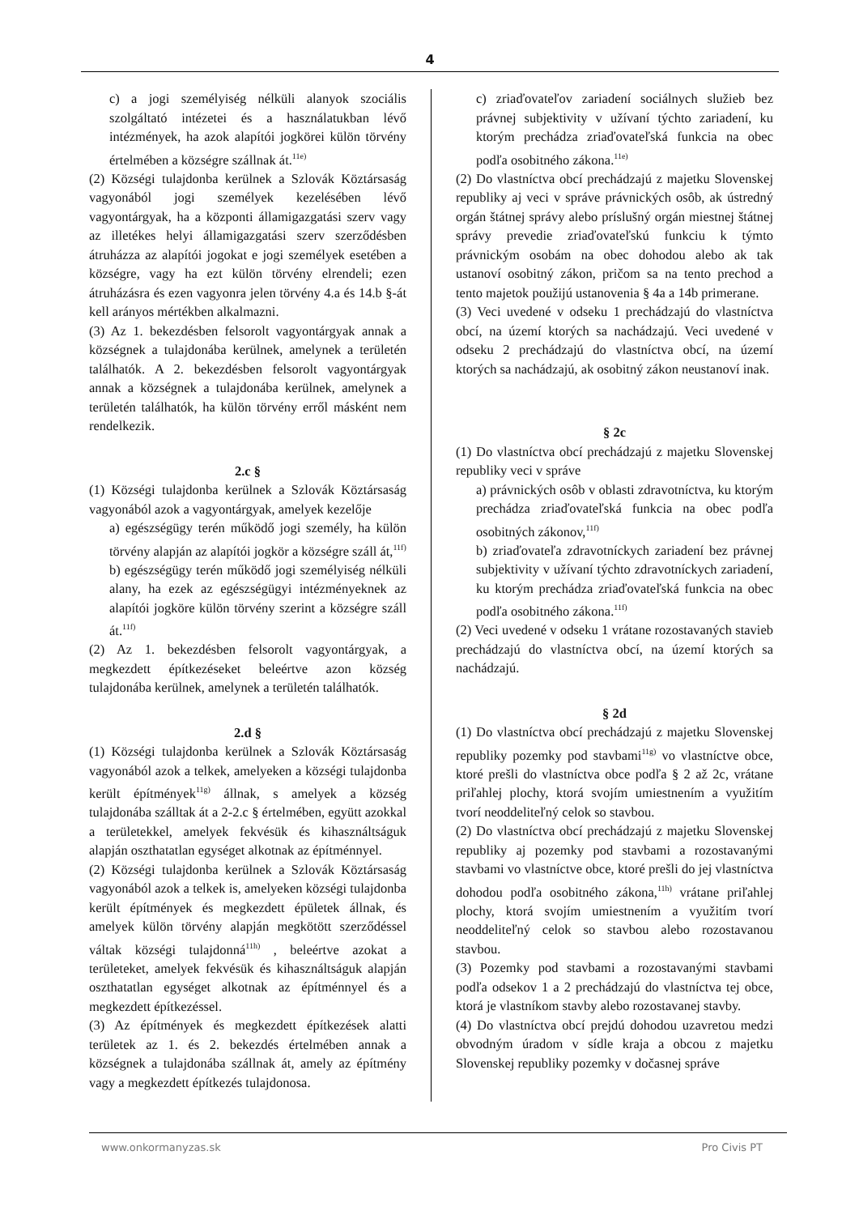4
c) a jogi személyiség nélküli alanyok szociális szolgáltató intézetei és a használatukban lévő intézmények, ha azok alapítói jogkörei külön törvény értelmében a községre szállnak át.<sup>11e)</sup>
(2) Községi tulajdonba kerülnek a Szlovák Köztársaság vagyonából jogi személyek kezelésében lévő vagyontárgyak, ha a központi államigazgatási szerv vagy az illetékes helyi államigazgatási szerv szerződésben átruházza az alapítói jogokat e jogi személyek esetében a községre, vagy ha ezt külön törvény elrendeli; ezen átruházásra és ezen vagyonra jelen törvény 4.a és 14.b §-át kell arányos mértékben alkalmazni.
(3) Az 1. bekezdésben felsorolt vagyontárgyak annak a községnek a tulajdonába kerülnek, amelynek a területén találhatók. A 2. bekezdésben felsorolt vagyontárgyak annak a községnek a tulajdonába kerülnek, amelynek a területén találhatók, ha külön törvény erről másként nem rendelkezik.
2.c §
(1) Községi tulajdonba kerülnek a Szlovák Köztársaság vagyonából azok a vagyontárgyak, amelyek kezelője
a) egészségügy terén működő jogi személy, ha külön törvény alapján az alapítói jogkör a községre száll át,<sup>11f)</sup>
b) egészségügy terén működő jogi személyiség nélküli alany, ha ezek az egészségügyi intézményeknek az alapítói jogköre külön törvény szerint a községre száll át.<sup>11f)</sup>
(2) Az 1. bekezdésben felsorolt vagyontárgyak, a megkezdett építkezéseket beleértve azon község tulajdonába kerülnek, amelynek a területén találhatók.
2.d §
(1) Községi tulajdonba kerülnek a Szlovák Köztársaság vagyonából azok a telkek, amelyeken a községi tulajdonba került építmények<sup>11g)</sup> állnak, s amelyek a község tulajdonába szálltak át a 2-2.c § értelmében, együtt azokkal a területekkel, amelyek fekvésük és kihasználtságuk alapján oszthatatlan egységet alkotnak az építménnyel.
(2) Községi tulajdonba kerülnek a Szlovák Köztársaság vagyonából azok a telkek is, amelyeken községi tulajdonba került építmények és megkezdett épületek állnak, és amelyek külön törvény alapján megkötött szerződéssel váltak községi tulajdonná<sup>11h)</sup> , beleértve azokat a területeket, amelyek fekvésük és kihasználtságuk alapján oszthatatlan egységet alkotnak az építménnyel és a megkezdett építkezéssel.
(3) Az építmények és megkezdett építkezések alatti területek az 1. és 2. bekezdés értelmében annak a községnek a tulajdonába szállnak át, amely az építmény vagy a megkezdett építkezés tulajdonosa.
c) zriaďovateľov zariadení sociálnych služieb bez právnej subjektivity v užívaní týchto zariadení, ku ktorým prechádza zriaďovateľská funkcia na obec podľa osobitného zákona.<sup>11e)</sup>
(2) Do vlastníctva obcí prechádzajú z majetku Slovenskej republiky aj veci v správe právnických osôb, ak ústredný orgán štátnej správy alebo príslušný orgán miestnej štátnej správy prevedie zriaďovateľskú funkciu k týmto právnickým osobám na obec dohodou alebo ak tak ustanoví osobitný zákon, pričom sa na tento prechod a tento majetok použijú ustanovenia § 4a a 14b primerane.
(3) Veci uvedené v odseku 1 prechádzajú do vlastníctva obcí, na území ktorých sa nachádzajú. Veci uvedené v odseku 2 prechádzajú do vlastníctva obcí, na území ktorých sa nachádzajú, ak osobitný zákon neustanoví inak.
§ 2c
(1) Do vlastníctva obcí prechádzajú z majetku Slovenskej republiky veci v správe
a) právnických osôb v oblasti zdravotníctva, ku ktorým prechádza zriaďovateľská funkcia na obec podľa osobitných zákonov,<sup>11f)</sup>
b) zriaďovateľa zdravotníckych zariadení bez právnej subjektivity v užívaní týchto zdravotníckych zariadení, ku ktorým prechádza zriaďovateľská funkcia na obec podľa osobitného zákona.<sup>11f)</sup>
(2) Veci uvedené v odseku 1 vrátane rozostavaných stavieb prechádzajú do vlastníctva obcí, na území ktorých sa nachádzajú.
§ 2d
(1) Do vlastníctva obcí prechádzajú z majetku Slovenskej republiky pozemky pod stavbami<sup>11g)</sup> vo vlastníctve obce, ktoré prešli do vlastníctva obce podľa § 2 až 2c, vrátane priľahlej plochy, ktorá svojím umiestnením a využitím tvorí neoddeliteľný celok so stavbou.
(2) Do vlastníctva obcí prechádzajú z majetku Slovenskej republiky aj pozemky pod stavbami a rozostavanými stavbami vo vlastníctve obce, ktoré prešli do jej vlastníctva dohodou podľa osobitného zákona,<sup>11h)</sup> vrátane priľahlej plochy, ktorá svojím umiestnením a využitím tvorí neoddeliteľný celok so stavbou alebo rozostavanou stavbou.
(3) Pozemky pod stavbami a rozostavanými stavbami podľa odsekov 1 a 2 prechádzajú do vlastníctva tej obce, ktorá je vlastníkom stavby alebo rozostavanej stavby.
(4) Do vlastníctva obcí prejdú dohodou uzavretou medzi obvodným úradom v sídle kraja a obcou z majetku Slovenskej republiky pozemky v dočasnej správe
www.onkormanyzas.sk Pro Civis PT